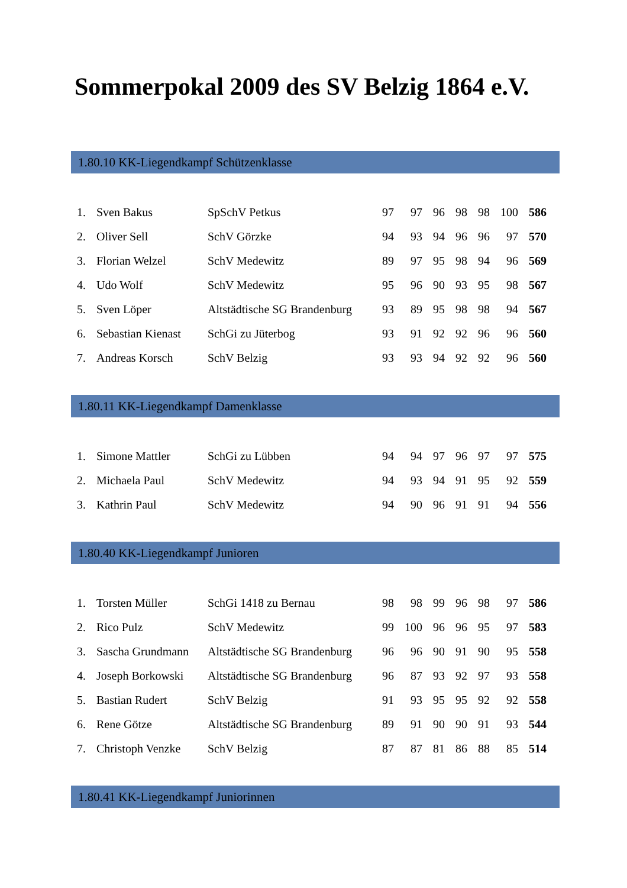Sommerpokal 2009 des SV Belzig 1864 e.V.
1.80.10 KK-Liegendkampf Schützenklasse
| 1. | Sven Bakus | SpSchV Petkus | 97 | 97 | 96 | 98 | 98 | 100 | 586 |
| 2. | Oliver Sell | SchV Görzke | 94 | 93 | 94 | 96 | 96 | 97 | 570 |
| 3. | Florian Welzel | SchV Medewitz | 89 | 97 | 95 | 98 | 94 | 96 | 569 |
| 4. | Udo Wolf | SchV Medewitz | 95 | 96 | 90 | 93 | 95 | 98 | 567 |
| 5. | Sven Löper | Altstädtische SG Brandenburg | 93 | 89 | 95 | 98 | 98 | 94 | 567 |
| 6. | Sebastian Kienast | SchGi zu Jüterbog | 93 | 91 | 92 | 92 | 96 | 96 | 560 |
| 7. | Andreas Korsch | SchV Belzig | 93 | 93 | 94 | 92 | 92 | 96 | 560 |
1.80.11 KK-Liegendkampf Damenklasse
| 1. | Simone Mattler | SchGi zu Lübben | 94 | 94 | 97 | 96 | 97 | 97 | 575 |
| 2. | Michaela Paul | SchV Medewitz | 94 | 93 | 94 | 91 | 95 | 92 | 559 |
| 3. | Kathrin Paul | SchV Medewitz | 94 | 90 | 96 | 91 | 91 | 94 | 556 |
1.80.40 KK-Liegendkampf Junioren
| 1. | Torsten Müller | SchGi 1418 zu Bernau | 98 | 98 | 99 | 96 | 98 | 97 | 586 |
| 2. | Rico Pulz | SchV Medewitz | 99 | 100 | 96 | 96 | 95 | 97 | 583 |
| 3. | Sascha Grundmann | Altstädtische SG Brandenburg | 96 | 96 | 90 | 91 | 90 | 95 | 558 |
| 4. | Joseph Borkowski | Altstädtische SG Brandenburg | 96 | 87 | 93 | 92 | 97 | 93 | 558 |
| 5. | Bastian Rudert | SchV Belzig | 91 | 93 | 95 | 95 | 92 | 92 | 558 |
| 6. | Rene Götze | Altstädtische SG Brandenburg | 89 | 91 | 90 | 90 | 91 | 93 | 544 |
| 7. | Christoph Venzke | SchV Belzig | 87 | 87 | 81 | 86 | 88 | 85 | 514 |
1.80.41 KK-Liegendkampf Juniorinnen